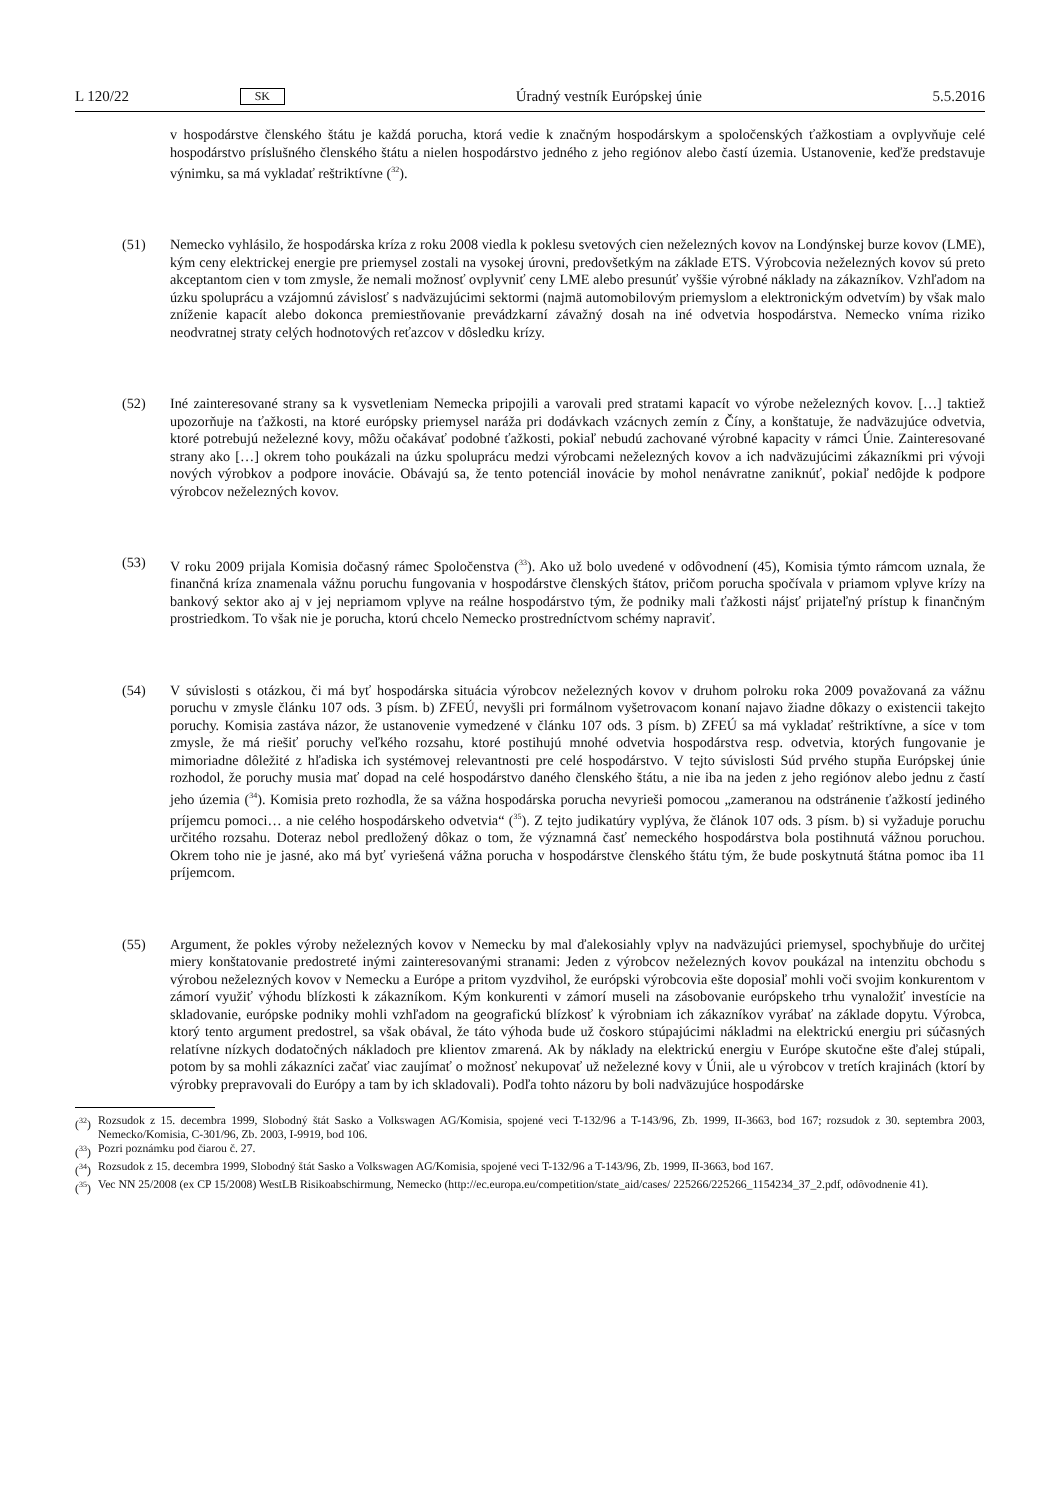L 120/22 SK Úradný vestník Európskej únie 5.5.2016
v hospodárstve členského štátu je každá porucha, ktorá vedie k značným hospodárskym a spoločenských ťažkostiam a ovplyvňuje celé hospodárstvo príslušného členského štátu a nielen hospodárstvo jedného z jeho regiónov alebo častí územia. Ustanovenie, keďže predstavuje výnimku, sa má vykladať reštriktívne (<sup>32</sup>).
(51) Nemecko vyhlásilo, že hospodárska kríza z roku 2008 viedla k poklesu svetových cien neželezných kovov na Londýnskej burze kovov (LME), kým ceny elektrickej energie pre priemysel zostali na vysokej úrovni, predovšetkým na základe ETS. Výrobcovia neželezných kovov sú preto akceptantom cien v tom zmysle, že nemali možnosť ovplyvniť ceny LME alebo presunúť vyššie výrobné náklady na zákazníkov. Vzhľadom na úzku spoluprácu a vzájomnú závislosť s nadväzujúcimi sektormi (najmä automobilovým priemyslom a elektronickým odvetvím) by však malo zníženie kapacít alebo dokonca premiestňovanie prevádzkarní závažný dosah na iné odvetvia hospodárstva. Nemecko vníma riziko neodvratnej straty celých hodnotových reťazcov v dôsledku krízy.
(52) Iné zainteresované strany sa k vysvetleniam Nemecka pripojili a varovali pred stratami kapacít vo výrobe neželezných kovov. […] taktiež upozorňuje na ťažkosti, na ktoré európsky priemysel naráža pri dodávkach vzácnych zemín z Číny, a konštatuje, že nadväzujúce odvetvia, ktoré potrebujú neželezné kovy, môžu očakávať podobné ťažkosti, pokiaľ nebudú zachované výrobné kapacity v rámci Únie. Zainteresované strany ako […] okrem toho poukázali na úzku spoluprácu medzi výrobcami neželezných kovov a ich nadväzujúcimi zákazníkmi pri vývoji nových výrobkov a podpore inovácie. Obávajú sa, že tento potenciál inovácie by mohol nenávratne zaniknúť, pokiaľ nedôjde k podpore výrobcov neželezných kovov.
(53) V roku 2009 prijala Komisia dočasný rámec Spoločenstva (<sup>33</sup>). Ako už bolo uvedené v odôvodnení (45), Komisia týmto rámcom uznala, že finančná kríza znamenala vážnu poruchu fungovania v hospodárstve členských štátov, pričom porucha spočívala v priamom vplyve krízy na bankový sektor ako aj v jej nepriamom vplyve na reálne hospodárstvo tým, že podniky mali ťažkosti nájsť prijateľný prístup k finančným prostriedkom. To však nie je porucha, ktorú chcelo Nemecko prostredníctvom schémy napraviť.
(54) V súvislosti s otázkou, či má byť hospodárska situácia výrobcov neželezných kovov v druhom polroku roka 2009 považovaná za vážnu poruchu v zmysle článku 107 ods. 3 písm. b) ZFEÚ, nevyšli pri formálnom vyšetrovacom konaní najavo žiadne dôkazy o existencii takejto poruchy. Komisia zastáva názor, že ustanovenie vymedzené v článku 107 ods. 3 písm. b) ZFEÚ sa má vykladať reštriktívne, a síce v tom zmysle, že má riešiť poruchy veľkého rozsahu, ktoré postihujú mnohé odvetvia hospodárstva resp. odvetvia, ktorých fungovanie je mimoriadne dôležité z hľadiska ich systémovej relevantnosti pre celé hospodárstvo. V tejto súvislosti Súd prvého stupňa Európskej únie rozhodol, že poruchy musia mať dopad na celé hospodárstvo daného členského štátu, a nie iba na jeden z jeho regiónov alebo jednu z častí jeho územia (<sup>34</sup>). Komisia preto rozhodla, že sa vážna hospodárska porucha nevyrieši pomocou „zameranou na odstránenie ťažkostí jediného príjemcu pomoci… a nie celého hospodárskeho odvetvia“ (<sup>35</sup>). Z tejto judikatúry vyplýva, že článok 107 ods. 3 písm. b) si vyžaduje poruchu určitého rozsahu. Doteraz nebol predložený dôkaz o tom, že významná časť nemeckého hospodárstva bola postihnutá vážnou poruchou. Okrem toho nie je jasné, ako má byť vyriešená vážna porucha v hospodárstve členského štátu tým, že bude poskytnutá štátna pomoc iba 11 príjemcom.
(55) Argument, že pokles výroby neželezných kovov v Nemecku by mal ďalekosiahly vplyv na nadväzujúci priemysel, spochybňuje do určitej miery konštatovanie predostreté inými zainteresovanými stranami: Jeden z výrobcov neželezných kovov poukázal na intenzitu obchodu s výrobou neželezných kovov v Nemecku a Európe a pritom vyzdvihol, že európski výrobcovia ešte doposiaľ mohli voči svojim konkurentom v zámorí využiť výhodu blízkosti k zákazníkom. Kým konkurenti v zámorí museli na zásobovanie európskeho trhu vynaložiť investície na skladovanie, európske podniky mohli vzhľadom na geografickú blízkosť k výrobniam ich zákazníkov vyrábať na základe dopytu. Výrobca, ktorý tento argument predostrel, sa však obával, že táto výhoda bude už čoskoro stúpajúcimi nákladmi na elektrickú energiu pri súčasných relatívne nízkych dodatočných nákladoch pre klientov zmarená. Ak by náklady na elektrickú energiu v Európe skutočne ešte ďalej stúpali, potom by sa mohli zákazníci začať viac zaujímať o možnosť nekupovať už neželezné kovy v Únii, ale u výrobcov v tretích krajinách (ktorí by výrobky prepravovali do Európy a tam by ich skladovali). Podľa tohto názoru by boli nadväzujúce hospodárske
(<sup>32</sup>)
Rozsudok z 15. decembra 1999, Slobodný štát Sasko a Volkswagen AG/Komisia, spojené veci T-132/96 a T-143/96, Zb. 1999, II-3663, bod 167; rozsudok z 30. septembra 2003, Nemecko/Komisia, C-301/96, Zb. 2003, I-9919, bod 106.
(<sup>33</sup>)
Pozri poznámku pod čiarou č. 27.
(<sup>34</sup>)
Rozsudok z 15. decembra 1999, Slobodný štát Sasko a Volkswagen AG/Komisia, spojené veci T-132/96 a T-143/96, Zb. 1999, II-3663, bod 167.
(<sup>35</sup>)
Vec NN 25/2008 (ex CP 15/2008) WestLB Risikoabschirmung, Nemecko (http://ec.europa.eu/competition/state_aid/cases/ 225266/225266_1154234_37_2.pdf, odôvodnenie 41).